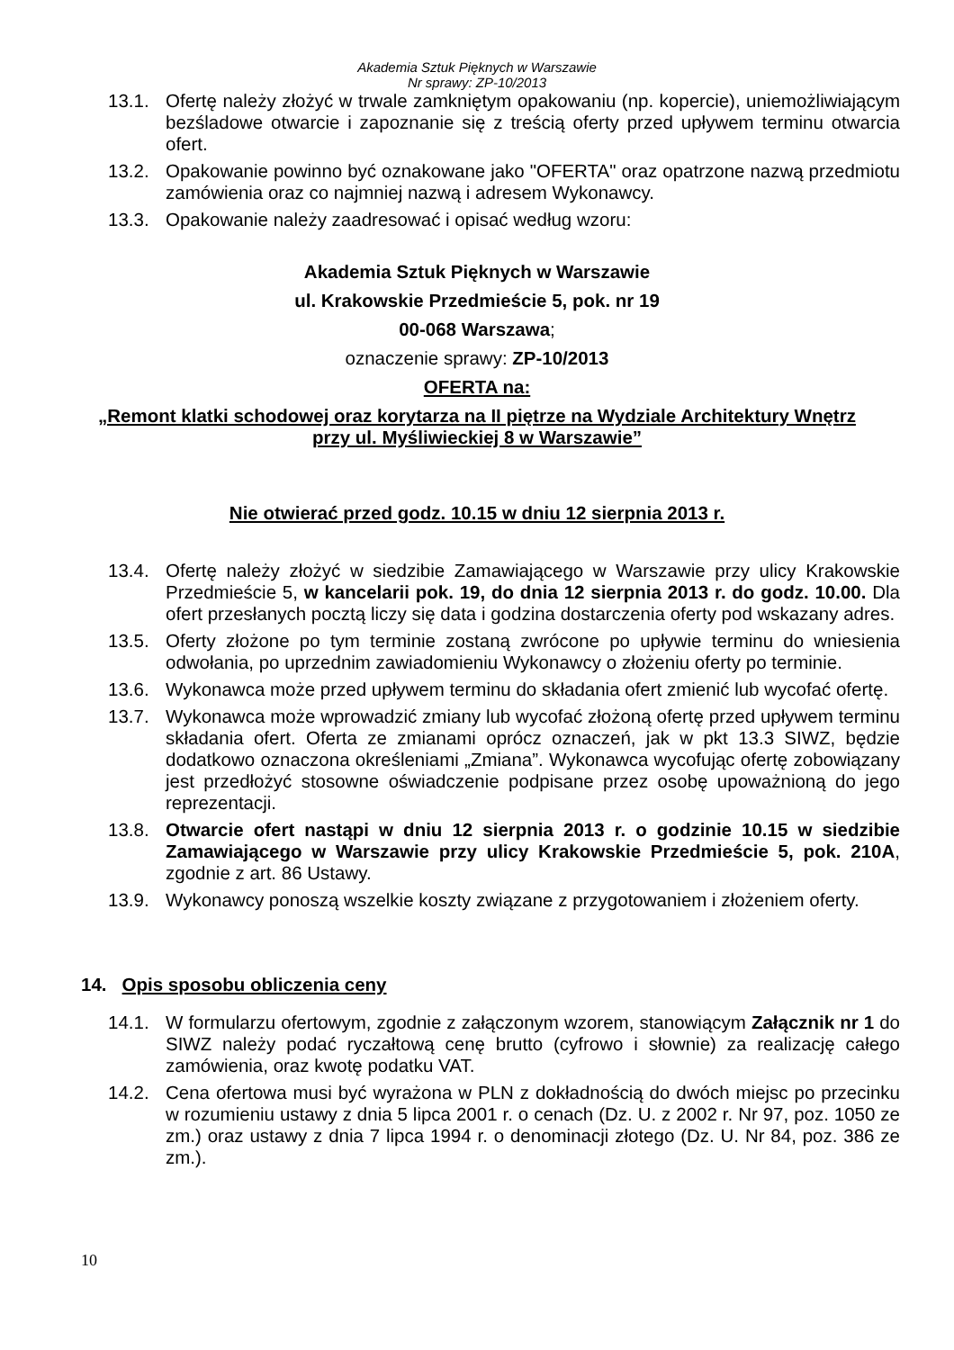Akademia Sztuk Pięknych w Warszawie
Nr sprawy: ZP-10/2013
13.1. Ofertę należy złożyć w trwale zamkniętym opakowaniu (np. kopercie), uniemożliwiającym bezśladowe otwarcie i zapoznanie się z treścią oferty przed upływem terminu otwarcia ofert.
13.2. Opakowanie powinno być oznakowane jako "OFERTA" oraz opatrzone nazwą przedmiotu zamówienia oraz co najmniej nazwą i adresem Wykonawcy.
13.3. Opakowanie należy zaadresować i opisać według wzoru:
Akademia Sztuk Pięknych w Warszawie
ul. Krakowskie Przedmieście 5, pok. nr 19
00-068 Warszawa;
oznaczenie sprawy: ZP-10/2013
OFERTA na:
„Remont klatki schodowej oraz korytarza na II piętrze na Wydziale Architektury Wnętrz
przy ul. Myśliwieckiej 8 w Warszawie”
Nie otwierać przed godz. 10.15 w dniu 12 sierpnia 2013 r.
13.4. Ofertę należy złożyć w siedzibie Zamawiającego w Warszawie przy ulicy Krakowskie Przedmieście 5, w kancelarii pok. 19, do dnia 12 sierpnia 2013 r. do godz. 10.00. Dla ofert przesłanych pocztą liczy się data i godzina dostarczenia oferty pod wskazany adres.
13.5. Oferty złożone po tym terminie zostaną zwrócone po upływie terminu do wniesienia odwołania, po uprzednim zawiadomieniu Wykonawcy o złożeniu oferty po terminie.
13.6. Wykonawca może przed upływem terminu do składania ofert zmienić lub wycofać ofertę.
13.7. Wykonawca może wprowadzić zmiany lub wycofać złożoną ofertę przed upływem terminu składania ofert. Oferta ze zmianami oprócz oznaczeń, jak w pkt 13.3 SIWZ, będzie dodatkowo oznaczona określeniami „Zmiana”. Wykonawca wycofując ofertę zobowiązany jest przedłożyć stosowne oświadczenie podpisane przez osobę upoważnioną do jego reprezentacji.
13.8. Otwarcie ofert nastąpi w dniu 12 sierpnia 2013 r. o godzinie 10.15 w siedzibie Zamawiającego w Warszawie przy ulicy Krakowskie Przedmieście 5, pok. 210A, zgodnie z art. 86 Ustawy.
13.9. Wykonawcy ponoszą wszelkie koszty związane z przygotowaniem i złożeniem oferty.
14. Opis sposobu obliczenia ceny
14.1. W formularzu ofertowym, zgodnie z załączonym wzorem, stanowiącym Załącznik nr 1 do SIWZ należy podać ryczałtową cenę brutto (cyfrowo i słownie) za realizację całego zamówienia, oraz kwotę podatku VAT.
14.2. Cena ofertowa musi być wyrażona w PLN z dokładnością do dwóch miejsc po przecinku w rozumieniu ustawy z dnia 5 lipca 2001 r. o cenach (Dz. U. z 2002 r. Nr 97, poz. 1050 ze zm.) oraz ustawy z dnia 7 lipca 1994 r. o denominacji złotego (Dz. U. Nr 84, poz. 386 ze zm.).
10